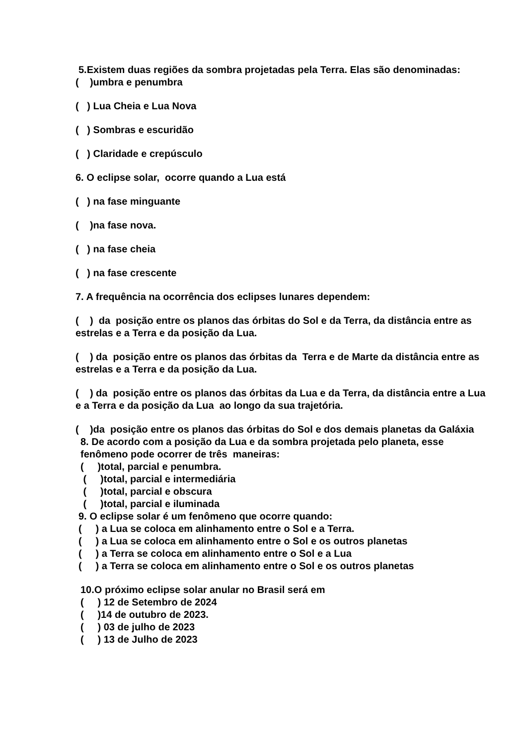5.Existem duas regiões da sombra projetadas pela Terra. Elas são denominadas:
( )umbra e penumbra
( ) Lua Cheia e Lua Nova
( ) Sombras e escuridão
( ) Claridade e crepúsculo
6. O eclipse solar, ocorre quando a Lua está
( ) na fase minguante
( )na fase nova.
( ) na fase cheia
( ) na fase crescente
7. A frequência na ocorrência dos eclipses lunares dependem:
( ) da posição entre os planos das órbitas do Sol e da Terra, da distância entre as estrelas e a Terra e da posição da Lua.
( ) da posição entre os planos das órbitas da Terra e de Marte da distância entre as estrelas e a Terra e da posição da Lua.
( ) da posição entre os planos das órbitas da Lua e da Terra, da distância entre a Lua e a Terra e da posição da Lua ao longo da sua trajetória.
( )da posição entre os planos das órbitas do Sol e dos demais planetas da Galáxia
8. De acordo com a posição da Lua e da sombra projetada pelo planeta, esse fenômeno pode ocorrer de três maneiras:
( )total, parcial e penumbra.
( )total, parcial e intermediária
( )total, parcial e obscura
( )total, parcial e iluminada
9. O eclipse solar é um fenômeno que ocorre quando:
( ) a Lua se coloca em alinhamento entre o Sol e a Terra.
( ) a Lua se coloca em alinhamento entre o Sol e os outros planetas
( ) a Terra se coloca em alinhamento entre o Sol e a Lua
( ) a Terra se coloca em alinhamento entre o Sol e os outros planetas
10.O próximo eclipse solar anular no Brasil será em
( ) 12 de Setembro de 2024
( )14 de outubro de 2023.
( ) 03 de julho de 2023
( ) 13 de Julho de 2023